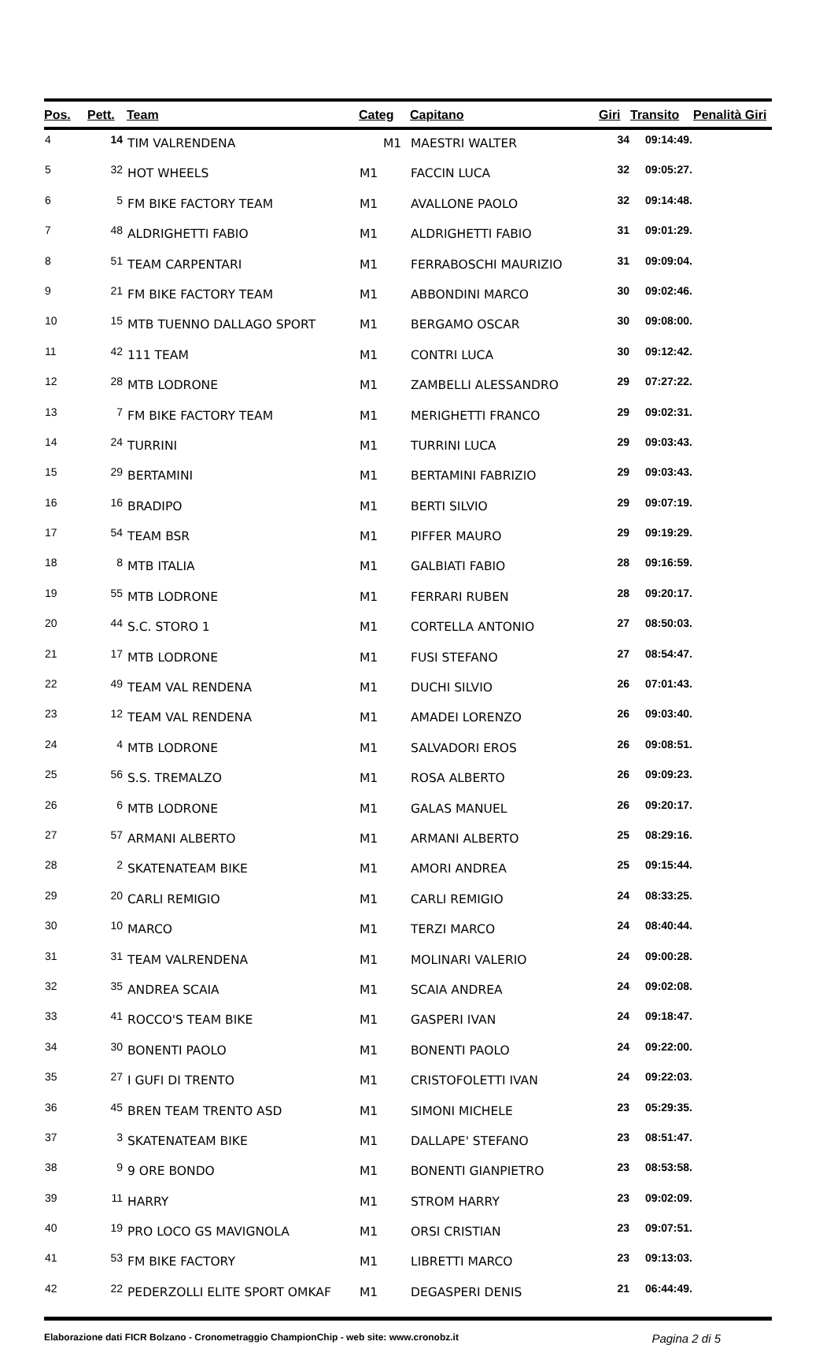| Pos. | Pett. | Team | Categ | Capitano | Giri | Transito | Penalità Giri |
| --- | --- | --- | --- | --- | --- | --- | --- |
| 4 | 14 | TIM VALRENDENA | M1 | MAESTRI WALTER | 34 | 09:14:49. | |
| 5 | 32 | HOT WHEELS | M1 | FACCIN LUCA | 32 | 09:05:27. | |
| 6 | 5 | FM BIKE FACTORY TEAM | M1 | AVALLONE PAOLO | 32 | 09:14:48. | |
| 7 | 48 | ALDRIGHETTI FABIO | M1 | ALDRIGHETTI FABIO | 31 | 09:01:29. | |
| 8 | 51 | TEAM CARPENTARI | M1 | FERRABOSCHI MAURIZIO | 31 | 09:09:04. | |
| 9 | 21 | FM BIKE FACTORY TEAM | M1 | ABBONDINI MARCO | 30 | 09:02:46. | |
| 10 | 15 | MTB TUENNO DALLAGO SPORT | M1 | BERGAMO OSCAR | 30 | 09:08:00. | |
| 11 | 42 | 111 TEAM | M1 | CONTRI LUCA | 30 | 09:12:42. | |
| 12 | 28 | MTB LODRONE | M1 | ZAMBELLI ALESSANDRO | 29 | 07:27:22. | |
| 13 | 7 | FM BIKE FACTORY TEAM | M1 | MERIGHETTI FRANCO | 29 | 09:02:31. | |
| 14 | 24 | TURRINI | M1 | TURRINI LUCA | 29 | 09:03:43. | |
| 15 | 29 | BERTAMINI | M1 | BERTAMINI FABRIZIO | 29 | 09:03:43. | |
| 16 | 16 | BRADIPO | M1 | BERTI SILVIO | 29 | 09:07:19. | |
| 17 | 54 | TEAM BSR | M1 | PIFFER MAURO | 29 | 09:19:29. | |
| 18 | 8 | MTB ITALIA | M1 | GALBIATI FABIO | 28 | 09:16:59. | |
| 19 | 55 | MTB LODRONE | M1 | FERRARI RUBEN | 28 | 09:20:17. | |
| 20 | 44 | S.C. STORO 1 | M1 | CORTELLA ANTONIO | 27 | 08:50:03. | |
| 21 | 17 | MTB LODRONE | M1 | FUSI STEFANO | 27 | 08:54:47. | |
| 22 | 49 | TEAM VAL RENDENA | M1 | DUCHI SILVIO | 26 | 07:01:43. | |
| 23 | 12 | TEAM VAL RENDENA | M1 | AMADEI LORENZO | 26 | 09:03:40. | |
| 24 | 4 | MTB LODRONE | M1 | SALVADORI EROS | 26 | 09:08:51. | |
| 25 | 56 | S.S. TREMALZO | M1 | ROSA ALBERTO | 26 | 09:09:23. | |
| 26 | 6 | MTB LODRONE | M1 | GALAS MANUEL | 26 | 09:20:17. | |
| 27 | 57 | ARMANI ALBERTO | M1 | ARMANI ALBERTO | 25 | 08:29:16. | |
| 28 | 2 | SKATENATEAM BIKE | M1 | AMORI ANDREA | 25 | 09:15:44. | |
| 29 | 20 | CARLI REMIGIO | M1 | CARLI REMIGIO | 24 | 08:33:25. | |
| 30 | 10 | MARCO | M1 | TERZI MARCO | 24 | 08:40:44. | |
| 31 | 31 | TEAM VALRENDENA | M1 | MOLINARI VALERIO | 24 | 09:00:28. | |
| 32 | 35 | ANDREA SCAIA | M1 | SCAIA ANDREA | 24 | 09:02:08. | |
| 33 | 41 | ROCCO'S TEAM BIKE | M1 | GASPERI IVAN | 24 | 09:18:47. | |
| 34 | 30 | BONENTI PAOLO | M1 | BONENTI PAOLO | 24 | 09:22:00. | |
| 35 | 27 | I GUFI DI TRENTO | M1 | CRISTOFOLETTI IVAN | 24 | 09:22:03. | |
| 36 | 45 | BREN TEAM TRENTO ASD | M1 | SIMONI MICHELE | 23 | 05:29:35. | |
| 37 | 3 | SKATENATEAM BIKE | M1 | DALLAPE' STEFANO | 23 | 08:51:47. | |
| 38 | 9 | 9 ORE BONDO | M1 | BONENTI GIANPIETRO | 23 | 08:53:58. | |
| 39 | 11 | HARRY | M1 | STROM HARRY | 23 | 09:02:09. | |
| 40 | 19 | PRO LOCO GS MAVIGNOLA | M1 | ORSI CRISTIAN | 23 | 09:07:51. | |
| 41 | 53 | FM BIKE FACTORY | M1 | LIBRETTI MARCO | 23 | 09:13:03. | |
| 42 | 22 | PEDERZOLLI ELITE SPORT OMKAF | M1 | DEGASPERI DENIS | 21 | 06:44:49. | |
Elaborazione dati FICR Bolzano - Cronometraggio ChampionChip - web site: www.cronobz.it Pagina 2 di 5